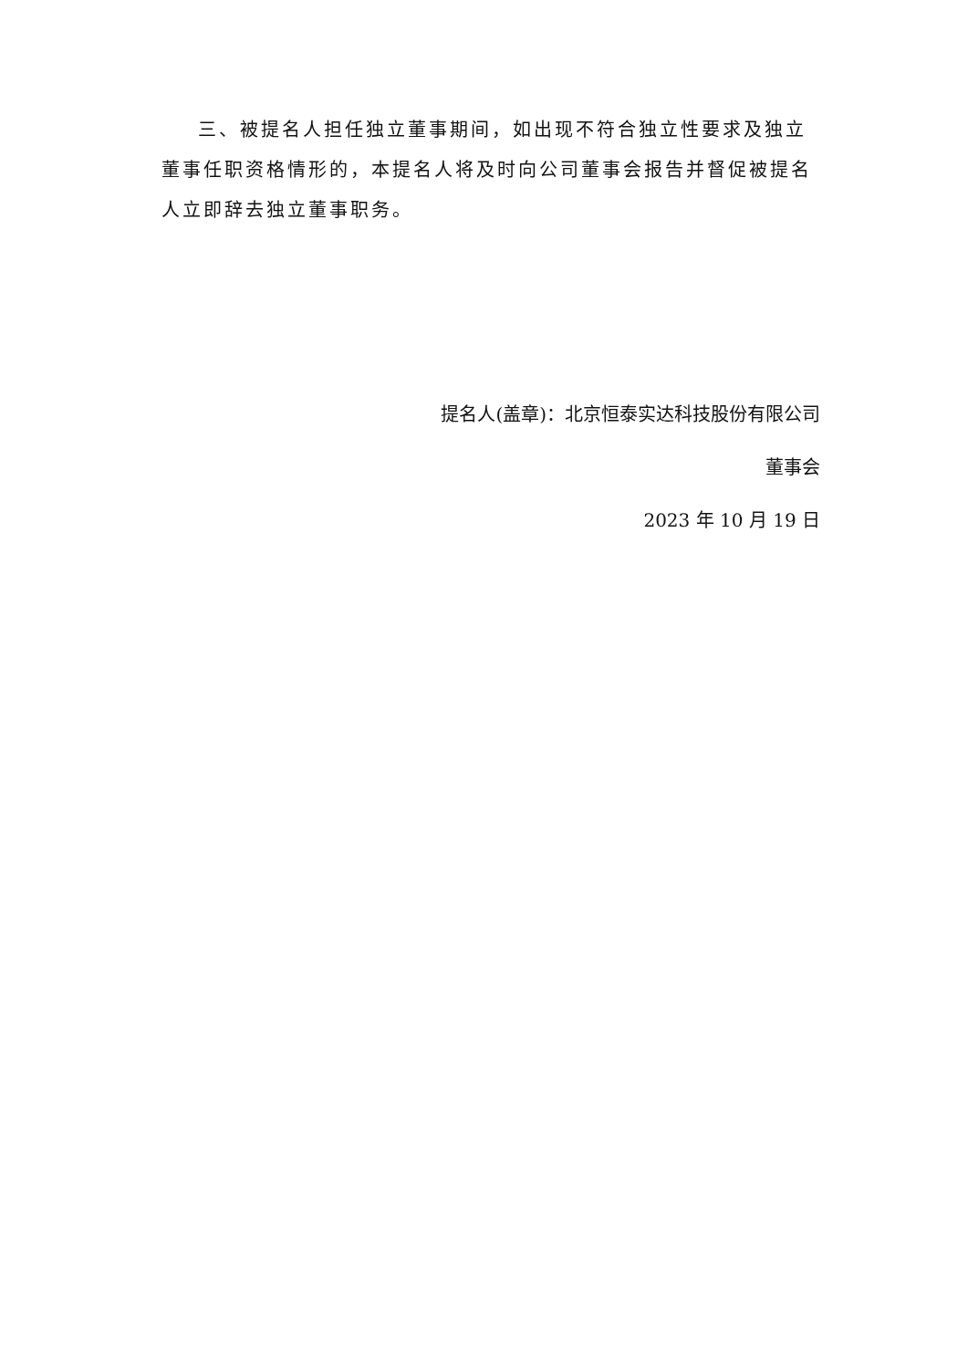三、被提名人担任独立董事期间，如出现不符合独立性要求及独立董事任职资格情形的，本提名人将及时向公司董事会报告并督促被提名人立即辞去独立董事职务。
提名人(盖章)：北京恒泰实达科技股份有限公司
董事会
2023 年 10 月 19 日